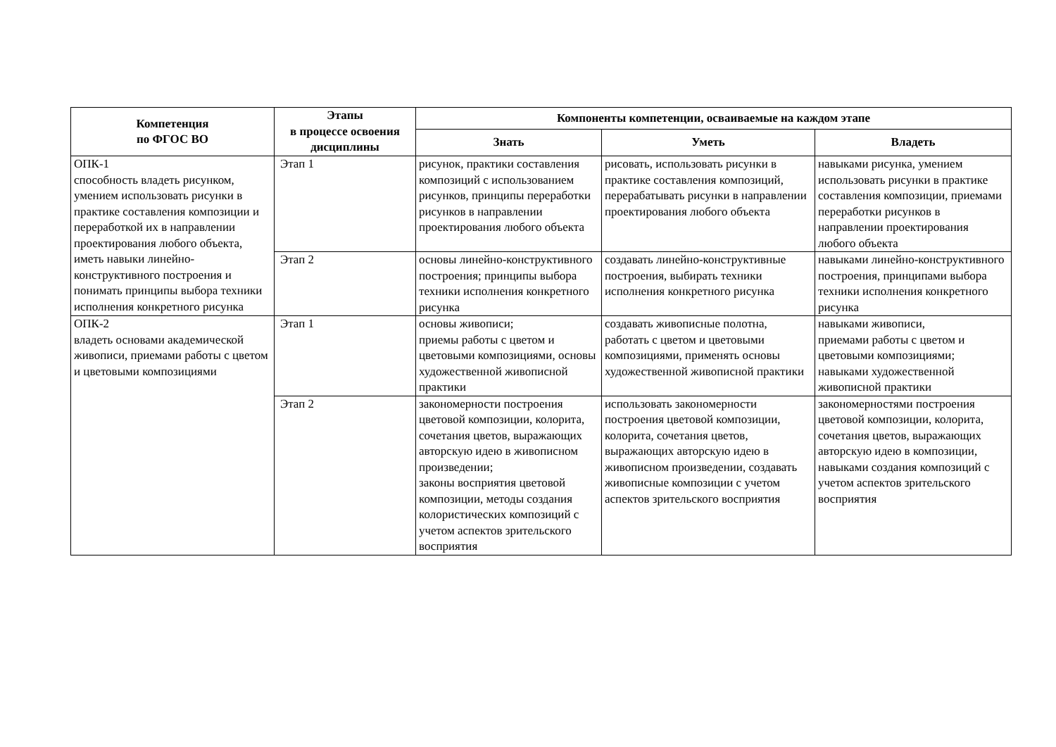| Компетенция по ФГОС ВО | Этапы в процессе освоения дисциплины | Компоненты компетенции, осваиваемые на каждом этапе | | |
| --- | --- | --- | --- | --- |
| | | Знать | Уметь | Владеть |
| ОПК-1 способность владеть рисунком, умением использовать рисунки в практике составления композиции и переработкой их в направлении проектирования любого объекта, иметь навыки линейно-конструктивного построения и понимать принципы выбора техники исполнения конкретного рисунка | Этап 1 | рисунок, практики составления композиций с использованием рисунков, принципы переработки рисунков в направлении проектирования любого объекта | рисовать, использовать рисунки в практике составления композиций, перерабатывать рисунки в направлении проектирования любого объекта | навыками рисунка, умением использовать рисунки в практике составления композиции, приемами переработки рисунков в направлении проектирования любого объекта |
| | Этап 2 | основы линейно-конструктивного построения; принципы выбора техники исполнения конкретного рисунка | создавать линейно-конструктивные построения, выбирать техники исполнения конкретного рисунка | навыками линейно-конструктивного построения, принципами выбора техники исполнения конкретного рисунка |
| ОПК-2 владеть основами академической живописи, приемами работы с цветом и цветовыми композициями | Этап 1 | основы живописи; приемы работы с цветом и цветовыми композициями, основы художественной живописной практики | создавать живописные полотна, работать с цветом и цветовыми композициями, применять основы художественной живописной практики | навыками живописи, приемами работы с цветом и цветовыми композициями; навыками художественной живописной практики |
| | Этап 2 | закономерности построения цветовой композиции, колорита, сочетания цветов, выражающих авторскую идею в живописном произведении; законы восприятия цветовой композиции, методы создания колористических композиций с учетом аспектов зрительского восприятия | использовать закономерности построения цветовой композиции, колорита, сочетания цветов, выражающих авторскую идею в живописном произведении, создавать живописные композиции с учетом аспектов зрительского восприятия | закономерностями построения цветовой композиции, колорита, сочетания цветов, выражающих авторскую идею в композиции, навыками создания композиций с учетом аспектов зрительского восприятия |